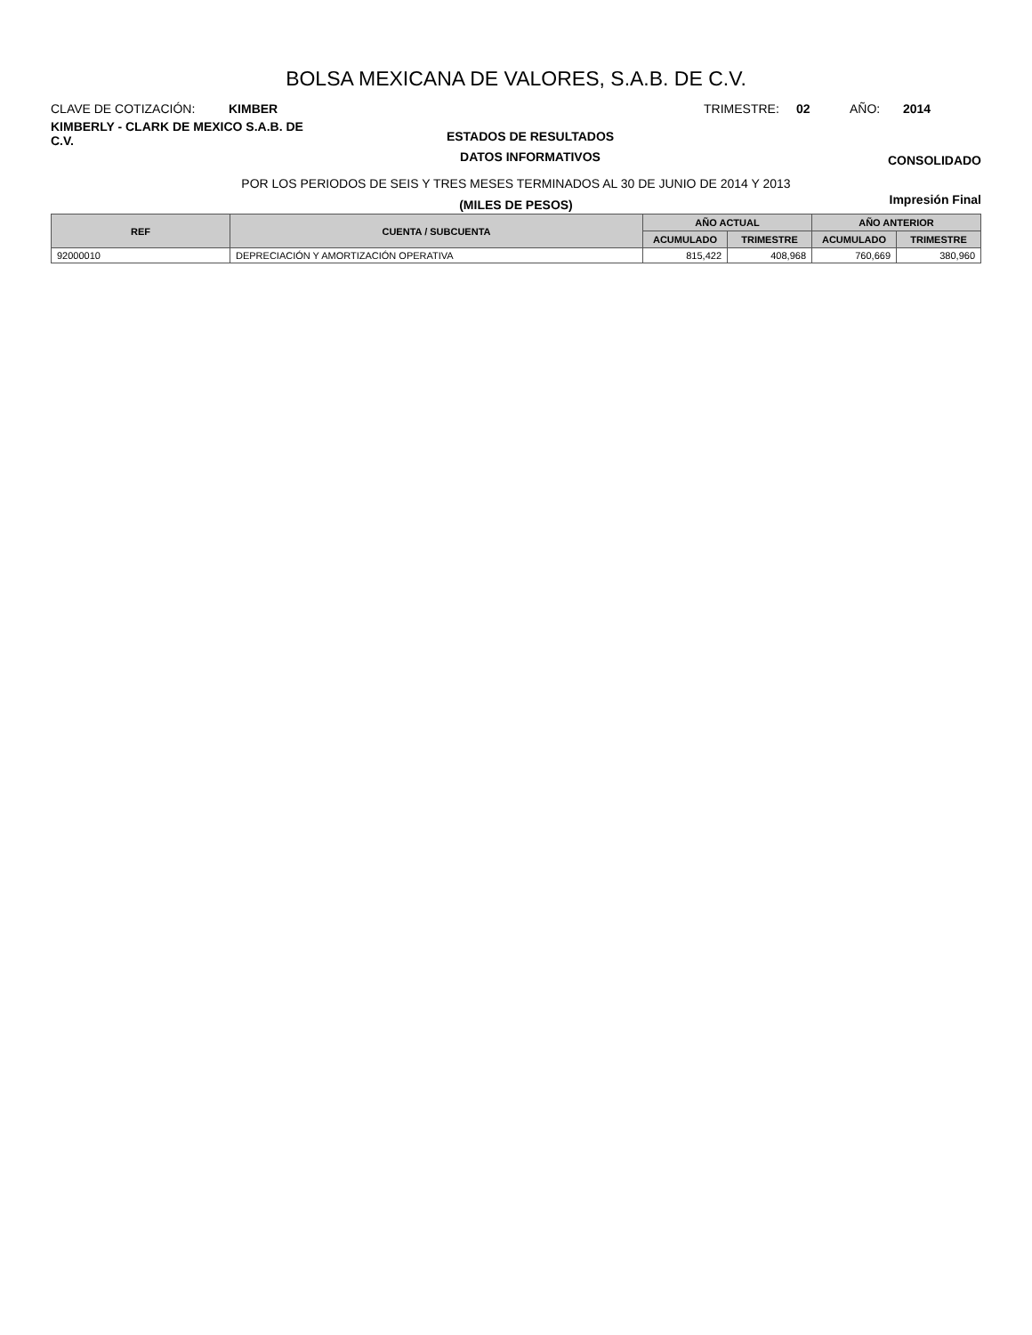BOLSA MEXICANA DE VALORES, S.A.B. DE C.V.
CLAVE DE COTIZACIÓN: KIMBER TRIMESTRE: 02 AÑO: 2014
KIMBERLY - CLARK DE MEXICO S.A.B. DE C.V.
ESTADOS DE RESULTADOS
DATOS INFORMATIVOS
CONSOLIDADO
POR LOS PERIODOS DE SEIS Y TRES MESES TERMINADOS AL 30 DE JUNIO DE 2014 Y 2013
(MILES DE PESOS)
Impresión Final
| REF | CUENTA / SUBCUENTA | AÑO ACTUAL | | AÑO ANTERIOR | |
| --- | --- | --- | --- | --- | --- |
| | | ACUMULADO | TRIMESTRE | ACUMULADO | TRIMESTRE |
| 92000010 | DEPRECIACIÓN Y AMORTIZACIÓN OPERATIVA | 815,422 | 408,968 | 760,669 | 380,960 |